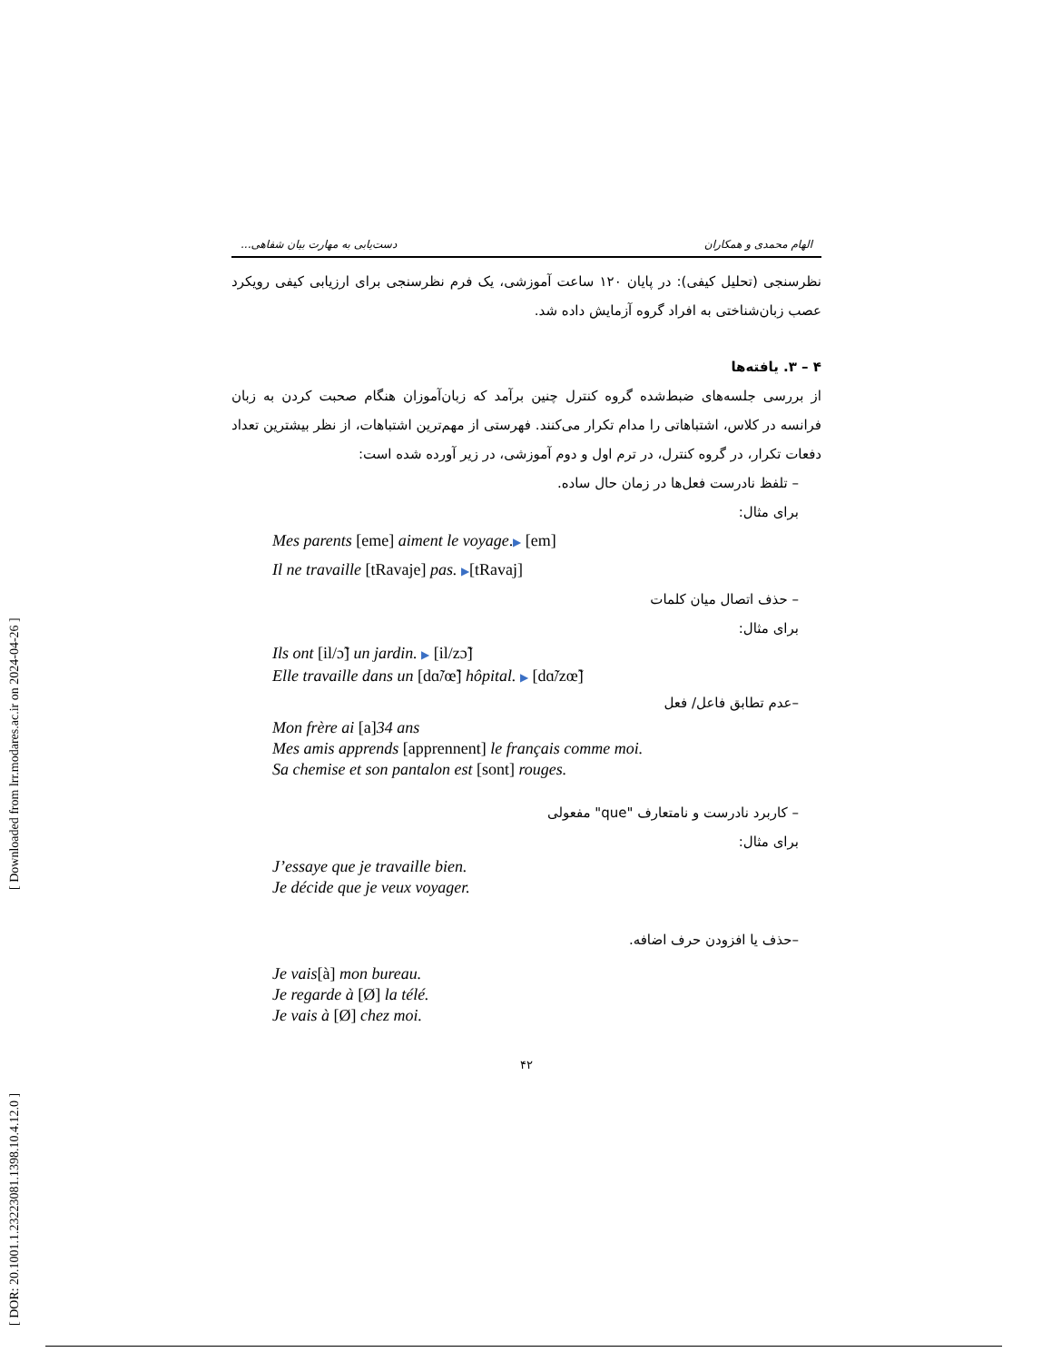[ Downloaded from lrr.modares.ac.ir on 2024-04-26 ]
[ DOR: 20.1001.1.23223081.1398.10.4.12.0 ]
الهام محمدی و همکاران دست‌یابی به مهارت بیان شفاهی...
نظرسنجی (تحلیل کیفی): در پایان ۱۲۰ ساعت آموزشی، یک فرم نظرسنجی برای ارزیابی کیفی رویکرد عصب زبان‌شناختی به افراد گروه آزمایش داده شد.
۴ – ۳. یافته‌ها
از بررسی جلسه‌های ضبط‌شده گروه کنترل چنین برآمد که زبان‌آموزان هنگام صحبت کردن به زبان فرانسه در کلاس، اشتباهاتی را مدام تکرار می‌کنند. فهرستی از مهم‌ترین اشتباهات، از نظر بیشترین تعداد دفعات تکرار، در گروه کنترل، در ترم اول و دوم آموزشی، در زیر آورده شده است:
– تلفظ نادرست فعل‌ها در زمان حال ساده.
برای مثال:
Mes parents [eme] aiment le voyage.▶ [em]
Il ne travaille [tRavaje] pas. ▶[tRavaj]
– حذف اتصال میان کلمات
برای مثال:
Ils ont [il/ɔ̃] un jardin. ▶ [il/zɔ̃]
Elle travaille dans un [dɑ̃/œ̃] hôpital. ▶ [dɑ̃/zœ̃]
–عدم تطابق فاعل/ فعل
Mon frère ai [a]34 ans
Mes amis apprends [apprennent] le français comme moi.
Sa chemise et son pantalon est [sont] rouges.
– کاربرد نادرست و نامتعارف "que" مفعولی
برای مثال:
J’essaye que je travaille bien.
Je décide que je veux voyager.
–حذف یا افزودن حرف اضافه.
Je vais[à] mon bureau.
Je regarde à [Ø] la télé.
Je vais à [Ø] chez moi.
۴۲